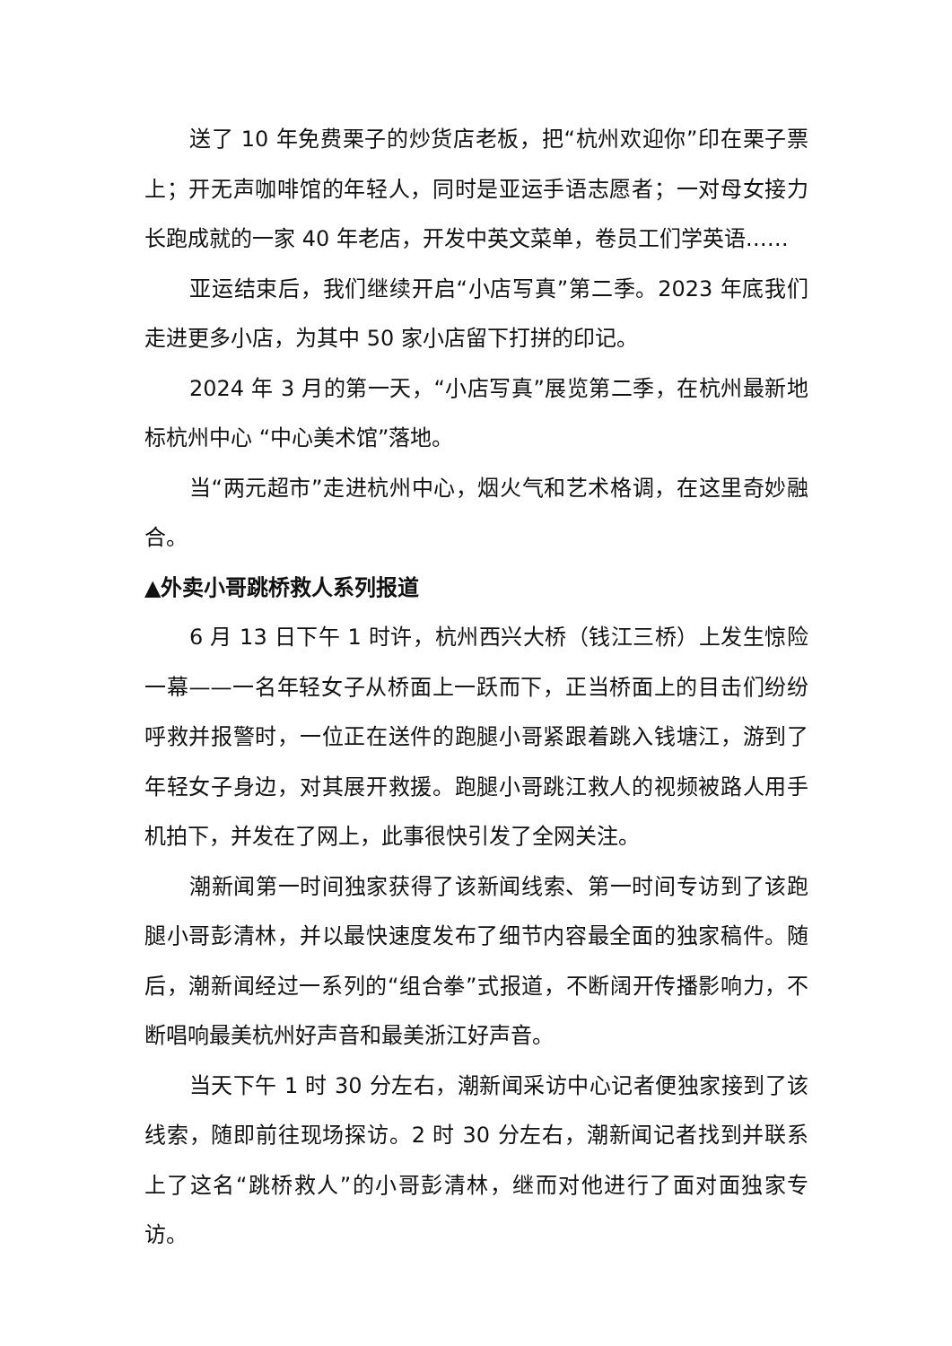送了 10 年免费栗子的炒货店老板，把“杭州欢迎你”印在栗子票上；开无声咖啡馆的年轻人，同时是亚运手语志愿者；一对母女接力长跑成就的一家 40 年老店，开发中英文菜单，卷员工们学英语……
亚运结束后，我们继续开启“小店写真”第二季。2023 年底我们走进更多小店，为其中 50 家小店留下打拼的印记。
2024 年 3 月的第一天，“小店写真”展览第二季，在杭州最新地标杭州中心 “中心美术馆”落地。
当“两元超市”走进杭州中心，烟火气和艺术格调，在这里奇妙融合。
▲外卖小哥跳桥救人系列报道
6 月 13 日下午 1 时许，杭州西兴大桥（钱江三桥）上发生惊险一幕——一名年轻女子从桥面上一跃而下，正当桥面上的目击们纷纷呼救并报警时，一位正在送件的跑腿小哥紧跟着跳入钱塘江，游到了年轻女子身边，对其展开救援。跑腿小哥跳江救人的视频被路人用手机拍下，并发在了网上，此事很快引发了全网关注。
潮新闻第一时间独家获得了该新闻线索、第一时间专访到了该跑腿小哥彭清林，并以最快速度发布了细节内容最全面的独家稿件。随后，潮新闻经过一系列的“组合拳”式报道，不断阔开传播影响力，不断唱响最美杭州好声音和最美浙江好声音。
当天下午 1 时 30 分左右，潮新闻采访中心记者便独家接到了该线索，随即前往现场探访。2 时 30 分左右，潮新闻记者找到并联系上了这名“跳桥救人”的小哥彭清林，继而对他进行了面对面独家专访。